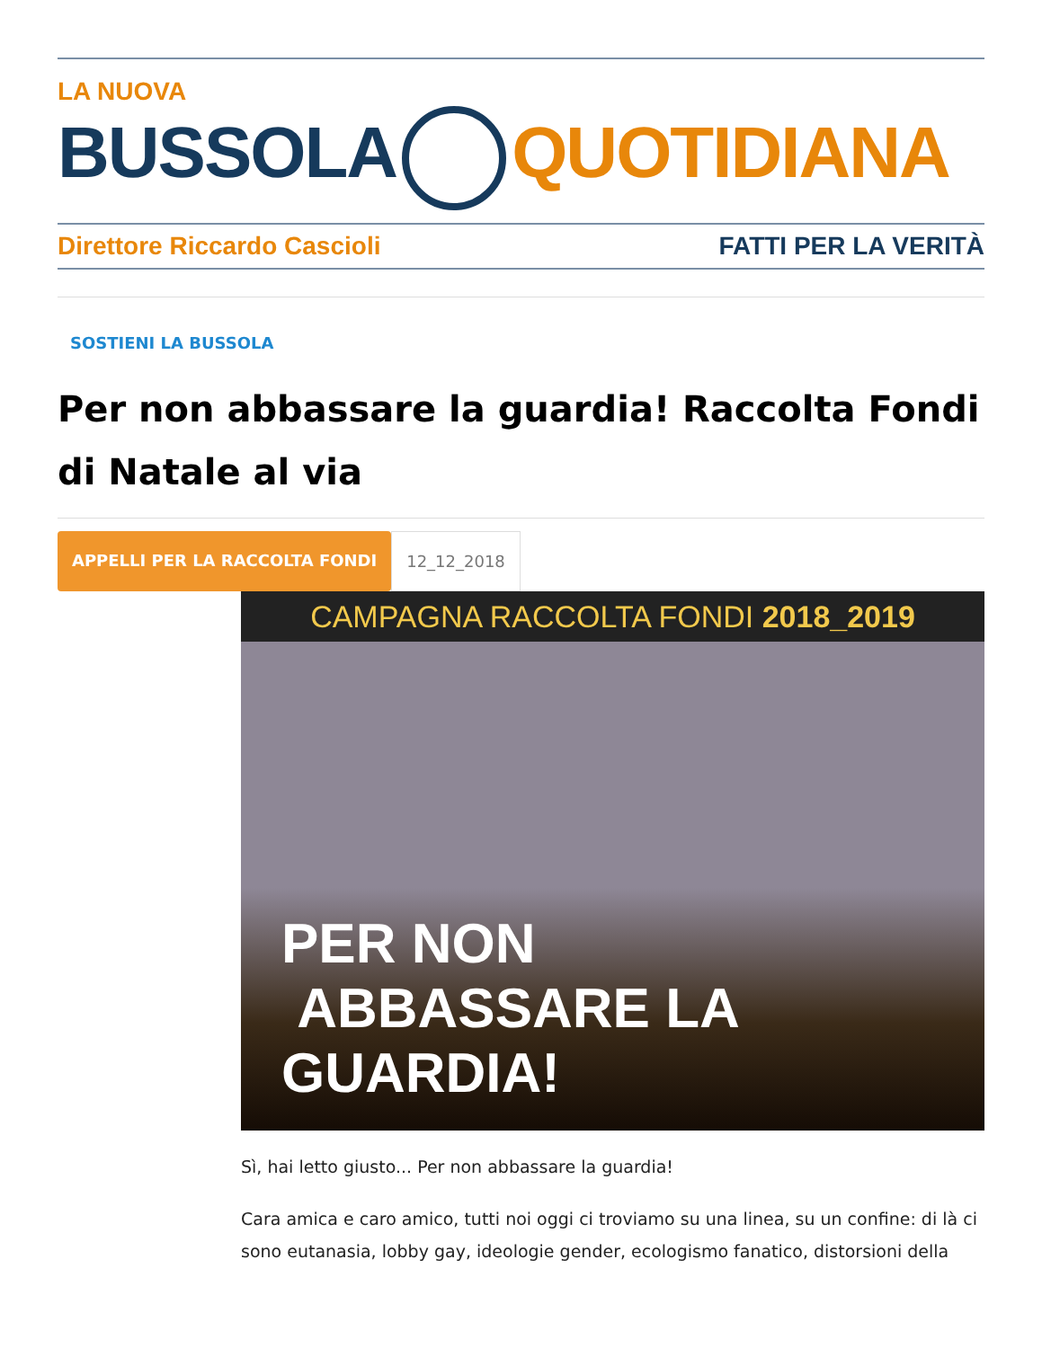LA NUOVA
BUSSOLA QUOTIDIANA
Direttore Riccardo Cascioli FATTI PER LA VERITÀ
SOSTIENI LA BUSSOLA
Per non abbassare la guardia! Raccolta Fondi di Natale al via
APPELLI PER LA RACCOLTA FONDI 12_12_2018
CAMPAGNA RACCOLTA FONDI 2018_2019
PER NON
ABBASSARE LA GUARDIA!
Sì, hai letto giusto... Per non abbassare la guardia!
Cara amica e caro amico, tutti noi oggi ci troviamo su una linea, su un confine: di là ci sono eutanasia, lobby gay, ideologie gender, ecologismo fanatico, distorsioni della